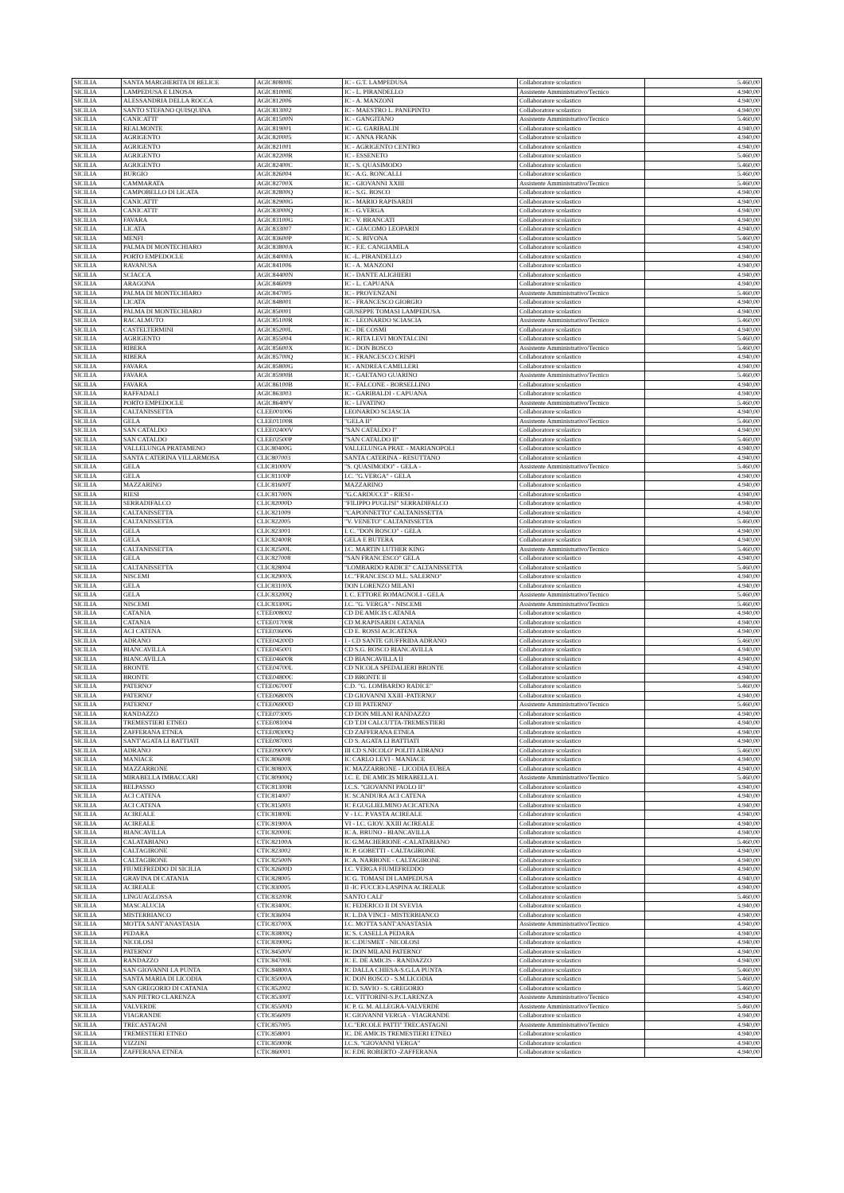| SICILIA | SANTA MARGHERITA DI BELICE | AGIC80800E | IC - G.T. LAMPEDUSA | Collaboratore scolastico | 5.460,00 |
| SICILIA | LAMPEDUSA E LINOSA | AGIC81000E | IC - L. PIRANDELLO | Assistente Amministrativo/Tecnico | 4.940,00 |
| SICILIA | ALESSANDRIA DELLA ROCCA | AGIC812006 | IC - A. MANZONI | Collaboratore scolastico | 4.940,00 |
| SICILIA | SANTO STEFANO QUISQUINA | AGIC813002 | IC - MAESTRO L. PANEPINTO | Collaboratore scolastico | 4.940,00 |
| SICILIA | CANICATTI' | AGIC81500N | IC - GANGITANO | Assistente Amministrativo/Tecnico | 5.460,00 |
| SICILIA | REALMONTE | AGIC819001 | IC - G. GARIBALDI | Collaboratore scolastico | 4.940,00 |
| SICILIA | AGRIGENTO | AGIC820005 | IC - ANNA FRANK | Collaboratore scolastico | 4.940,00 |
| SICILIA | AGRIGENTO | AGIC821001 | IC - AGRIGENTO CENTRO | Collaboratore scolastico | 4.940,00 |
| SICILIA | AGRIGENTO | AGIC82200R | IC - ESSENETO | Collaboratore scolastico | 5.460,00 |
| SICILIA | AGRIGENTO | AGIC82400C | IC - S. QUASIMODO | Collaboratore scolastico | 5.460,00 |
| SICILIA | BURGIO | AGIC826004 | IC - A.G. RONCALLI | Collaboratore scolastico | 5.460,00 |
| SICILIA | CAMMARATA | AGIC82700X | IC - GIOVANNI XXIII | Assistente Amministrativo/Tecnico | 5.460,00 |
| SICILIA | CAMPOBELLO DI LICATA | AGIC82800Q | IC - S.G. BOSCO | Collaboratore scolastico | 4.940,00 |
| SICILIA | CANICATTI' | AGIC82900G | IC - MARIO RAPISARDI | Collaboratore scolastico | 4.940,00 |
| SICILIA | CANICATTI' | AGIC83000Q | IC - G.VERGA | Collaboratore scolastico | 4.940,00 |
| SICILIA | FAVARA | AGIC83100G | IC - V. BRANCATI | Collaboratore scolastico | 4.940,00 |
| SICILIA | LICATA | AGIC833007 | IC - GIACOMO LEOPARDI | Collaboratore scolastico | 4.940,00 |
| SICILIA | MENFI | AGIC83600P | IC - S. BIVONA | Collaboratore scolastico | 5.460,00 |
| SICILIA | PALMA DI MONTECHIARO | AGIC83800A | IC - F.E. CANGIAMILA | Collaboratore scolastico | 4.940,00 |
| SICILIA | PORTO EMPEDOCLE | AGIC84000A | IC -L. PIRANDELLO | Collaboratore scolastico | 4.940,00 |
| SICILIA | RAVANUSA | AGIC841006 | IC - A. MANZONI | Collaboratore scolastico | 4.940,00 |
| SICILIA | SCIACCA | AGIC84400N | IC - DANTE ALIGHIERI | Collaboratore scolastico | 4.940,00 |
| SICILIA | ARAGONA | AGIC846009 | IC - L. CAPUANA | Collaboratore scolastico | 4.940,00 |
| SICILIA | PALMA DI MONTECHIARO | AGIC847005 | IC - PROVENZANI | Assistente Amministrativo/Tecnico | 5.460,00 |
| SICILIA | LICATA | AGIC848001 | IC - FRANCESCO GIORGIO | Collaboratore scolastico | 4.940,00 |
| SICILIA | PALMA DI MONTECHIARO | AGIC850001 | GIUSEPPE TOMASI LAMPEDUSA | Collaboratore scolastico | 4.940,00 |
| SICILIA | RACALMUTO | AGIC85100R | IC - LEONARDO SCIASCIA | Assistente Amministrativo/Tecnico | 5.460,00 |
| SICILIA | CASTELTERMINI | AGIC85200L | IC - DE COSMI | Collaboratore scolastico | 4.940,00 |
| SICILIA | AGRIGENTO | AGIC855004 | IC - RITA LEVI MONTALCINI | Collaboratore scolastico | 5.460,00 |
| SICILIA | RIBERA | AGIC85600X | IC - DON BOSCO | Assistente Amministrativo/Tecnico | 5.460,00 |
| SICILIA | RIBERA | AGIC85700Q | IC - FRANCESCO CRISPI | Collaboratore scolastico | 4.940,00 |
| SICILIA | FAVARA | AGIC85800G | IC - ANDREA CAMILLERI | Collaboratore scolastico | 4.940,00 |
| SICILIA | FAVARA | AGIC85900B | IC - GAETANO GUARINO | Assistente Amministrativo/Tecnico | 5.460,00 |
| SICILIA | FAVARA | AGIC86100B | IC - FALCONE - BORSELLINO | Collaboratore scolastico | 4.940,00 |
| SICILIA | RAFFADALI | AGIC863003 | IC - GARIBALDI - CAPUANA | Collaboratore scolastico | 4.940,00 |
| SICILIA | PORTO EMPEDOCLE | AGIC86400V | IC - LIVATINO | Assistente Amministrativo/Tecnico | 5.460,00 |
| SICILIA | CALTANISSETTA | CLEE001006 | LEONARDO SCIASCIA | Collaboratore scolastico | 4.940,00 |
| SICILIA | GELA | CLEE01100R | "GELA II" | Assistente Amministrativo/Tecnico | 5.460,00 |
| SICILIA | SAN CATALDO | CLEE02400V | "SAN CATALDO I" | Collaboratore scolastico | 4.940,00 |
| SICILIA | SAN CATALDO | CLEE02500P | "SAN CATALDO II" | Collaboratore scolastico | 5.460,00 |
| SICILIA | VALLELUNGA PRATAMENO | CLIC80400G | VALLELUNGA PRAT. - MARIANOPOLI | Collaboratore scolastico | 4.940,00 |
| SICILIA | SANTA CATERINA VILLARMOSA | CLIC807003 | SANTA CATERINA - RESUTTANO | Collaboratore scolastico | 4.940,00 |
| SICILIA | GELA | CLIC81000V | "S. QUASIMODO" - GELA - | Assistente Amministrativo/Tecnico | 5.460,00 |
| SICILIA | GELA | CLIC81100P | I.C. "G.VERGA" - GELA | Collaboratore scolastico | 4.940,00 |
| SICILIA | MAZZARINO | CLIC81600T | MAZZARINO | Collaboratore scolastico | 4.940,00 |
| SICILIA | RIESI | CLIC81700N | "G.CARDUCCI" - RIESI - | Collaboratore scolastico | 4.940,00 |
| SICILIA | SERRADIFALCO | CLIC82000D | "FILIPPO PUGLISI" SERRADIFALCO | Collaboratore scolastico | 4.940,00 |
| SICILIA | CALTANISSETTA | CLIC821009 | "CAPONNETTO" CALTANISSETTA | Collaboratore scolastico | 4.940,00 |
| SICILIA | CALTANISSETTA | CLIC822005 | "V. VENETO" CALTANISSETTA | Collaboratore scolastico | 5.460,00 |
| SICILIA | GELA | CLIC823001 | I. C. "DON BOSCO" - GELA | Collaboratore scolastico | 4.940,00 |
| SICILIA | GELA | CLIC82400R | GELA E BUTERA | Collaboratore scolastico | 4.940,00 |
| SICILIA | CALTANISSETTA | CLIC82500L | I.C. MARTIN LUTHER KING | Assistente Amministrativo/Tecnico | 5.460,00 |
| SICILIA | GELA | CLIC827008 | "SAN FRANCESCO" GELA | Collaboratore scolastico | 4.940,00 |
| SICILIA | CALTANISSETTA | CLIC828004 | "LOMBARDO RADICE" CALTANISSETTA | Collaboratore scolastico | 5.460,00 |
| SICILIA | NISCEMI | CLIC82900X | I.C."FRANCESCO M.L. SALERNO" | Collaboratore scolastico | 4.940,00 |
| SICILIA | GELA | CLIC83100X | DON LORENZO MILANI | Collaboratore scolastico | 4.940,00 |
| SICILIA | GELA | CLIC83200Q | I. C. ETTORE ROMAGNOLI - GELA | Assistente Amministrativo/Tecnico | 5.460,00 |
| SICILIA | NISCEMI | CLIC83300G | I.C. "G. VERGA" - NISCEMI | Assistente Amministrativo/Tecnico | 5.460,00 |
| SICILIA | CATANIA | CTEE008002 | CD DE AMICIS CATANIA | Collaboratore scolastico | 4.940,00 |
| SICILIA | CATANIA | CTEE01700R | CD M.RAPISARDI CATANIA | Collaboratore scolastico | 4.940,00 |
| SICILIA | ACI CATENA | CTEE036006 | CD E. ROSSI ACICATENA | Collaboratore scolastico | 4.940,00 |
| SICILIA | ADRANO | CTEE04200D | I - CD SANTE GIUFFRIDA ADRANO | Collaboratore scolastico | 5.460,00 |
| SICILIA | BIANCAVILLA | CTEE045001 | CD S.G. BOSCO BIANCAVILLA | Collaboratore scolastico | 4.940,00 |
| SICILIA | BIANCAVILLA | CTEE04600R | CD BIANCAVILLA II | Collaboratore scolastico | 4.940,00 |
| SICILIA | BRONTE | CTEE04700L | CD NICOLA SPEDALIERI BRONTE | Collaboratore scolastico | 4.940,00 |
| SICILIA | BRONTE | CTEE04800C | CD BRONTE II | Collaboratore scolastico | 4.940,00 |
| SICILIA | PATERNO' | CTEE06700T | C.D. "G. LOMBARDO RADICE" | Collaboratore scolastico | 5.460,00 |
| SICILIA | PATERNO' | CTEE06800N | CD GIOVANNI XXIII -PATERNO' | Collaboratore scolastico | 4.940,00 |
| SICILIA | PATERNO' | CTEE06900D | CD III PATERNO' | Assistente Amministrativo/Tecnico | 5.460,00 |
| SICILIA | RANDAZZO | CTEE073005 | CD DON MILANI RANDAZZO | Collaboratore scolastico | 4.940,00 |
| SICILIA | TREMESTIERI ETNEO | CTEE081004 | CD T.DI CALCUTTA-TREMESTIERI | Collaboratore scolastico | 4.940,00 |
| SICILIA | ZAFFERANA ETNEA | CTEE08300Q | CD ZAFFERANA ETNEA | Collaboratore scolastico | 4.940,00 |
| SICILIA | SANT'AGATA LI BATTIATI | CTEE087003 | CD S. AGATA LI BATTIATI | Collaboratore scolastico | 4.940,00 |
| SICILIA | ADRANO | CTEE09000V | III CD S.NICOLO' POLITI ADRANO | Collaboratore scolastico | 5.460,00 |
| SICILIA | MANIACE | CTIC806008 | IC CARLO LEVI - MANIACE | Collaboratore scolastico | 4.940,00 |
| SICILIA | MAZZARRONE | CTIC80800X | IC MAZZARRONE - LICODIA EUBEA | Collaboratore scolastico | 4.940,00 |
| SICILIA | MIRABELLA IMBACCARI | CTIC80900Q | I.C. E. DE AMICIS MIRABELLA I. | Assistente Amministrativo/Tecnico | 5.460,00 |
| SICILIA | BELPASSO | CTIC81300B | I.C.S. "GIOVANNI PAOLO II" | Collaboratore scolastico | 4.940,00 |
| SICILIA | ACI CATENA | CTIC814007 | IC SCANDURA ACI CATENA | Collaboratore scolastico | 4.940,00 |
| SICILIA | ACI CATENA | CTIC815003 | IC F.GUGLIELMINO ACICATENA | Collaboratore scolastico | 4.940,00 |
| SICILIA | ACIREALE | CTIC81800E | V - I.C. P.VASTA ACIREALE | Collaboratore scolastico | 4.940,00 |
| SICILIA | ACIREALE | CTIC81900A | VI - I.C. GIOV. XXIII ACIREALE | Collaboratore scolastico | 4.940,00 |
| SICILIA | BIANCAVILLA | CTIC82000E | IC A. BRUNO - BIANCAVILLA | Collaboratore scolastico | 4.940,00 |
| SICILIA | CALATABIANO | CTIC82100A | IC G.MACHERIONE -CALATABIANO | Collaboratore scolastico | 5.460,00 |
| SICILIA | CALTAGIRONE | CTIC823002 | IC P. GOBETTI - CALTAGIRONE | Collaboratore scolastico | 4.940,00 |
| SICILIA | CALTAGIRONE | CTIC82500N | IC A. NARBONE - CALTAGIRONE | Collaboratore scolastico | 4.940,00 |
| SICILIA | FIUMEFREDDO DI SICILIA | CTIC82600D | I.C. VERGA FIUMEFREDDO | Collaboratore scolastico | 4.940,00 |
| SICILIA | GRAVINA DI CATANIA | CTIC828005 | IC G. TOMASI DI LAMPEDUSA | Collaboratore scolastico | 4.940,00 |
| SICILIA | ACIREALE | CTIC830005 | II -IC FUCCIO-LASPINA ACIREALE | Collaboratore scolastico | 4.940,00 |
| SICILIA | LINGUAGLOSSA | CTIC83200R | SANTO CALI' | Collaboratore scolastico | 5.460,00 |
| SICILIA | MASCALUCIA | CTIC83400C | IC FEDERICO II DI SVEVIA | Collaboratore scolastico | 4.940,00 |
| SICILIA | MISTERBIANCO | CTIC836004 | IC L.DA VINCI - MISTERBIANCO | Collaboratore scolastico | 4.940,00 |
| SICILIA | MOTTA SANT'ANASTASIA | CTIC83700X | I.C. MOTTA SANT'ANASTASIA | Assistente Amministrativo/Tecnico | 4.940,00 |
| SICILIA | PEDARA | CTIC83800Q | IC S. CASELLA PEDARA | Collaboratore scolastico | 4.940,00 |
| SICILIA | NICOLOSI | CTIC83900G | IC C.DUSMET - NICOLOSI | Collaboratore scolastico | 4.940,00 |
| SICILIA | PATERNO' | CTIC84500V | IC DON MILANI PATERNO' | Collaboratore scolastico | 4.940,00 |
| SICILIA | RANDAZZO | CTIC84700E | IC E. DE AMICIS - RANDAZZO | Collaboratore scolastico | 4.940,00 |
| SICILIA | SAN GIOVANNI LA PUNTA | CTIC84800A | IC DALLA CHIESA-S.G.LA PUNTA | Collaboratore scolastico | 5.460,00 |
| SICILIA | SANTA MARIA DI LICODIA | CTIC85000A | IC DON BOSCO - S.M.LICODIA | Collaboratore scolastico | 5.460,00 |
| SICILIA | SAN GREGORIO DI CATANIA | CTIC852002 | IC D. SAVIO - S. GREGORIO | Collaboratore scolastico | 5.460,00 |
| SICILIA | SAN PIETRO CLARENZA | CTIC85300T | I.C. VITTORINI-S.P.CLARENZA | Assistente Amministrativo/Tecnico | 4.940,00 |
| SICILIA | VALVERDE | CTIC85500D | IC P. G. M. ALLEGRA-VALVERDE | Assistente Amministrativo/Tecnico | 5.460,00 |
| SICILIA | VIAGRANDE | CTIC856009 | IC GIOVANNI VERGA - VIAGRANDE | Collaboratore scolastico | 4.940,00 |
| SICILIA | TRECASTAGNI | CTIC857005 | I.C."ERCOLE PATTI" TRECASTAGNI | Assistente Amministrativo/Tecnico | 4.940,00 |
| SICILIA | TREMESTIERI ETNEO | CTIC858001 | IC. DE AMICIS TREMESTIERI ETNEO | Collaboratore scolastico | 4.940,00 |
| SICILIA | VIZZINI | CTIC85900R | I.C.S. "GIOVANNI VERGA" | Collaboratore scolastico | 4.940,00 |
| SICILIA | ZAFFERANA ETNEA | CTIC860001 | IC F.DE ROBERTO -ZAFFERANA | Collaboratore scolastico | 4.940,00 |